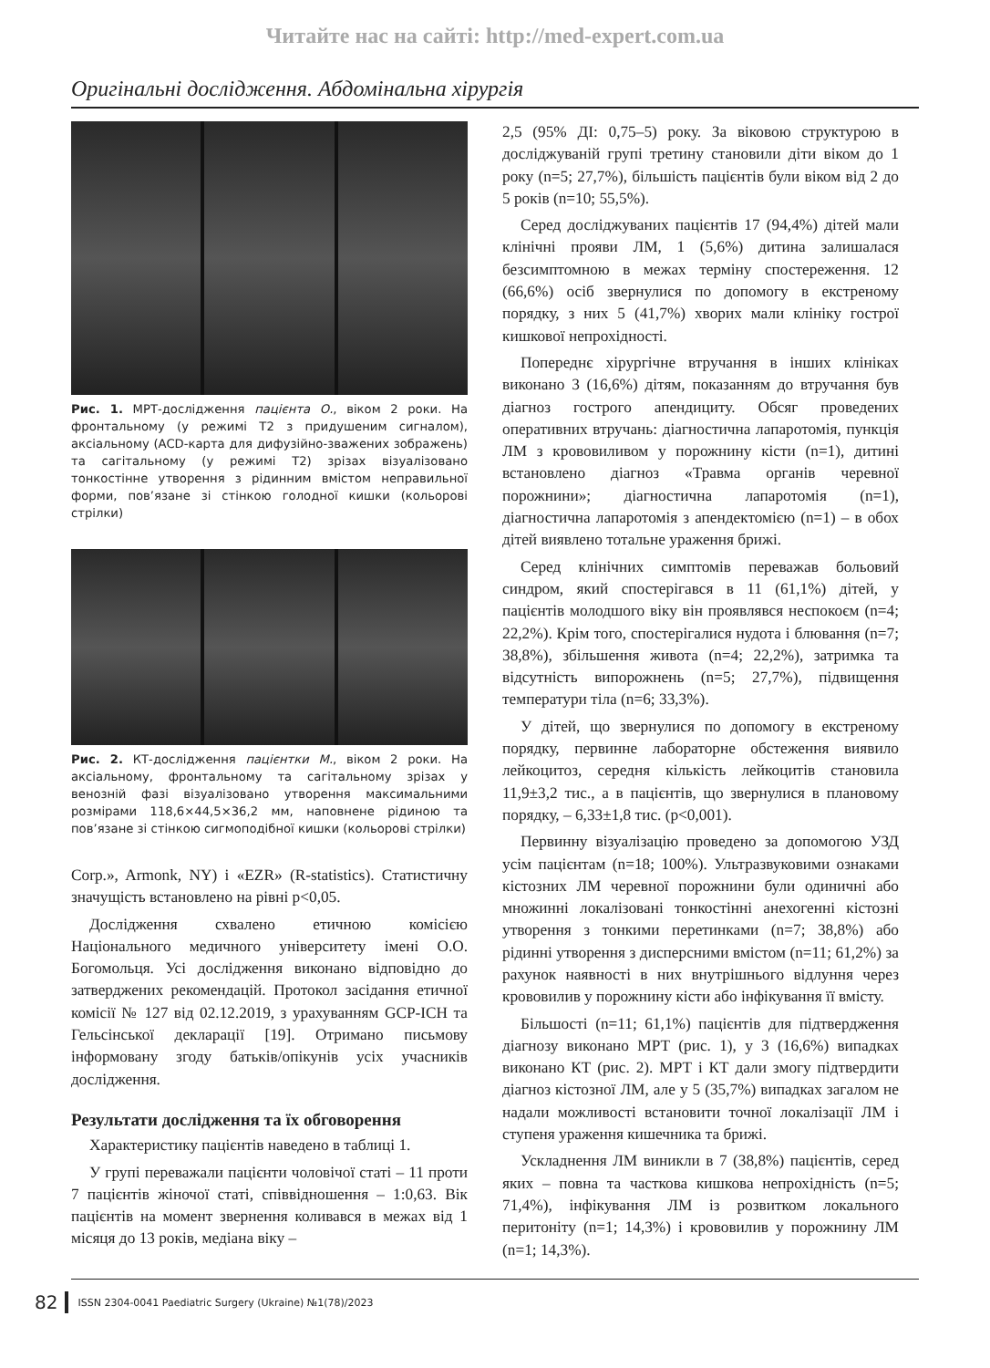Читайте нас на сайті: http://med-expert.com.ua
Оригінальні дослідження. Абдомінальна хірургія
Рис. 1. МРТ-дослідження пацієнта О., віком 2 роки. На фронтальному (у режимі Т2 з придушеним сигналом), аксіальному (ACD-карта для дифузійно-зважених зображень) та сагітальному (у режимі Т2) зрізах візуалізовано тонкостінне утворення з рідинним вмістом неправильної форми, пов’язане зі стінкою голодної кишки (кольорові стрілки)
Рис. 2. КТ-дослідження пацієнтки М., віком 2 роки. На аксіальному, фронтальному та сагітальному зрізах у венозній фазі візуалізовано утворення максимальними розмірами 118,6×44,5×36,2 мм, наповнене рідиною та пов’язане зі стінкою сигмоподібної кишки (кольорові стрілки)
Corp.», Armonk, NY) і «EZR» (R-statistics). Статистичну значущість встановлено на рівні p<0,05.
Дослідження схвалено етичною комісією Національного медичного університету імені О.О. Богомольця. Усі дослідження виконано відповідно до затверджених рекомендацій. Протокол засідання етичної комісії № 127 від 02.12.2019, з урахуванням GCP-ICH та Гельсінської декларації [19]. Отримано письмову інформовану згоду батьків/опікунів усіх учасників дослідження.
Результати дослідження та їх обговорення
Характеристику пацієнтів наведено в таблиці 1.
У групі переважали пацієнти чоловічої статі – 11 проти 7 пацієнтів жіночої статі, співвідношення – 1:0,63. Вік пацієнтів на момент звернення коливався в межах від 1 місяця до 13 років, медіана віку –
2,5 (95% ДІ: 0,75–5) року. За віковою структурою в досліджуваній групі третину становили діти віком до 1 року (n=5; 27,7%), більшість пацієнтів були віком від 2 до 5 років (n=10; 55,5%).
Серед досліджуваних пацієнтів 17 (94,4%) дітей мали клінічні прояви ЛМ, 1 (5,6%) дитина залишалася безсимптомною в межах терміну спостереження. 12 (66,6%) осіб звернулися по допомогу в екстреному порядку, з них 5 (41,7%) хворих мали клініку гострої кишкової непрохідності.
Попереднє хірургічне втручання в інших клініках виконано 3 (16,6%) дітям, показанням до втручання був діагноз гострого апендициту. Обсяг проведених оперативних втручань: діагностична лапаротомія, пункція ЛМ з крововиливом у порожнину кісти (n=1), дитині встановлено діагноз «Травма органів черевної порожнини»; діагностична лапаротомія (n=1), діагностична лапаротомія з апендектомією (n=1) – в обох дітей виявлено тотальне ураження брижі.
Серед клінічних симптомів переважав больовий синдром, який спостерігався в 11 (61,1%) дітей, у пацієнтів молодшого віку він проявлявся неспокоєм (n=4; 22,2%). Крім того, спостерігалися нудота і блювання (n=7; 38,8%), збільшення живота (n=4; 22,2%), затримка та відсутність випорожнень (n=5; 27,7%), підвищення температури тіла (n=6; 33,3%).
У дітей, що звернулися по допомогу в екстреному порядку, первинне лабораторне обстеження виявило лейкоцитоз, середня кількість лейкоцитів становила 11,9±3,2 тис., а в пацієнтів, що звернулися в плановому порядку, – 6,33±1,8 тис. (p<0,001).
Первинну візуалізацію проведено за допомогою УЗД усім пацієнтам (n=18; 100%). Ультразвуковими ознаками кістозних ЛМ черевної порожнини були одиничні або множинні локалізовані тонкостінні анехогенні кістозні утворення з тонкими перетинками (n=7; 38,8%) або рідинні утворення з дисперсними вмістом (n=11; 61,2%) за рахунок наявності в них внутрішнього відлуння через крововилив у порожнину кісти або інфікування її вмісту.
Більшості (n=11; 61,1%) пацієнтів для підтвердження діагнозу виконано МРТ (рис. 1), у 3 (16,6%) випадках виконано КТ (рис. 2). МРТ і КТ дали змогу підтвердити діагноз кістозної ЛМ, але у 5 (35,7%) випадках загалом не надали можливості встановити точної локалізації ЛМ і ступеня ураження кишечника та брижі.
Ускладнення ЛМ виникли в 7 (38,8%) пацієнтів, серед яких – повна та часткова кишкова непрохідність (n=5; 71,4%), інфікування ЛМ із розвитком локального перитоніту (n=1; 14,3%) і крововилив у порожнину ЛМ (n=1; 14,3%).
82 ISSN 2304-0041 Paediatric Surgery (Ukraine) №1(78)/2023